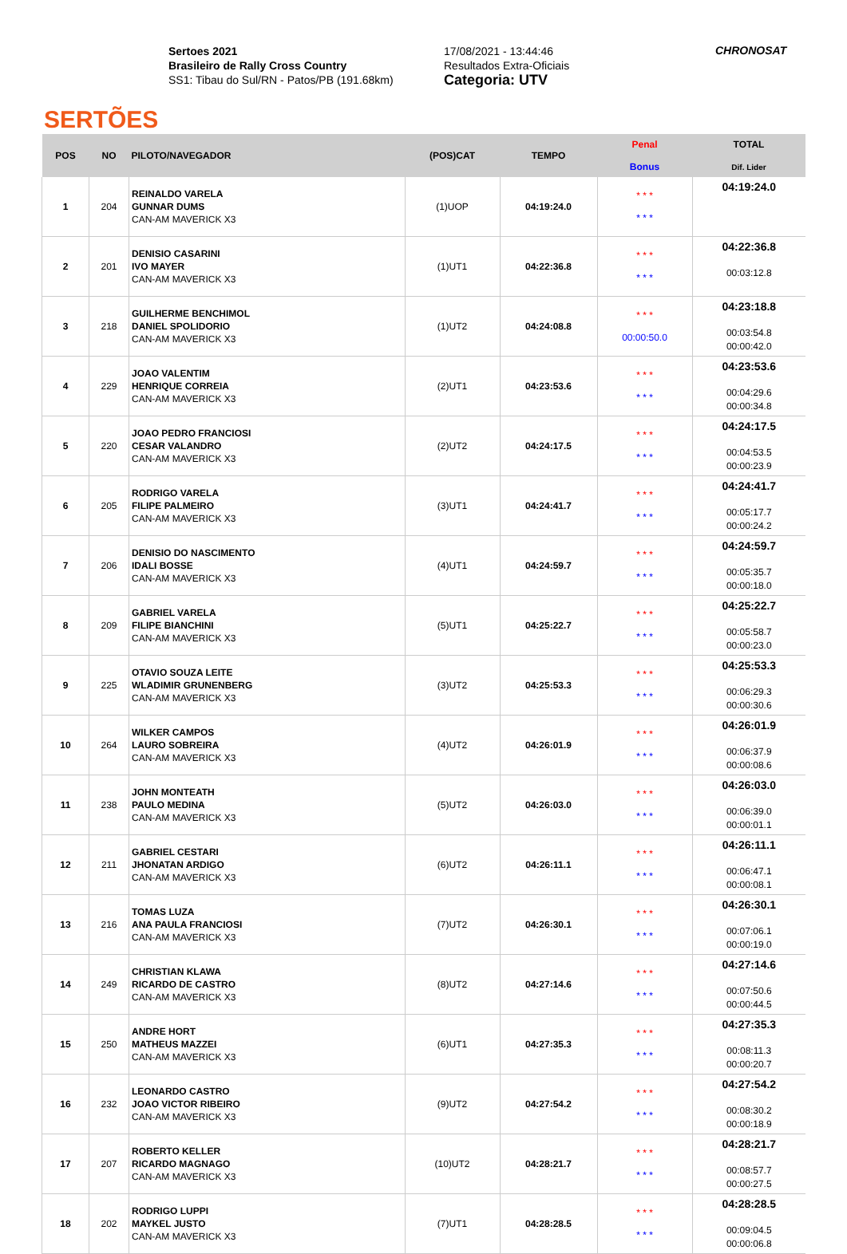SERTÕES
Sertoes 2021
Brasileiro de Rally Cross Country
SS1: Tibau do Sul/RN - Patos/PB (191.68km)
17/08/2021 - 13:44:46
Resultados Extra-Oficiais
Categoria: UTV
CHRONOSAT
| POS | NO | PILOTO/NAVEGADOR | (POS)CAT | TEMPO | Penal Bonus | TOTAL Dif. Lider |
| --- | --- | --- | --- | --- | --- | --- |
| 1 | 204 | REINALDO VARELA GUNNAR DUMS CAN-AM MAVERICK X3 | (1)UOP | 04:19:24.0 | * * * * * * | 04:19:24.0 |
| 2 | 201 | DENISIO CASARINI IVO MAYER CAN-AM MAVERICK X3 | (1)UT1 | 04:22:36.8 | * * * * * * | 04:22:36.8 00:03:12.8 |
| 3 | 218 | GUILHERME BENCHIMOL DANIEL SPOLIDORIO CAN-AM MAVERICK X3 | (1)UT2 | 04:24:08.8 | * * * 00:00:50.0 | 04:23:18.8 00:03:54.8 00:00:42.0 |
| 4 | 229 | JOAO VALENTIM HENRIQUE CORREIA CAN-AM MAVERICK X3 | (2)UT1 | 04:23:53.6 | * * * * * * | 04:23:53.6 00:04:29.6 00:00:34.8 |
| 5 | 220 | JOAO PEDRO FRANCIOSI CESAR VALANDRO CAN-AM MAVERICK X3 | (2)UT2 | 04:24:17.5 | * * * * * * | 04:24:17.5 00:04:53.5 00:00:23.9 |
| 6 | 205 | RODRIGO VARELA FILIPE PALMEIRO CAN-AM MAVERICK X3 | (3)UT1 | 04:24:41.7 | * * * * * * | 04:24:41.7 00:05:17.7 00:00:24.2 |
| 7 | 206 | DENISIO DO NASCIMENTO IDALI BOSSE CAN-AM MAVERICK X3 | (4)UT1 | 04:24:59.7 | * * * * * * | 04:24:59.7 00:05:35.7 00:00:18.0 |
| 8 | 209 | GABRIEL VARELA FILIPE BIANCHINI CAN-AM MAVERICK X3 | (5)UT1 | 04:25:22.7 | * * * * * * | 04:25:22.7 00:05:58.7 00:00:23.0 |
| 9 | 225 | OTAVIO SOUZA LEITE WLADIMIR GRUNENBERG CAN-AM MAVERICK X3 | (3)UT2 | 04:25:53.3 | * * * * * * | 04:25:53.3 00:06:29.3 00:00:30.6 |
| 10 | 264 | WILKER CAMPOS LAURO SOBREIRA CAN-AM MAVERICK X3 | (4)UT2 | 04:26:01.9 | * * * * * * | 04:26:01.9 00:06:37.9 00:00:08.6 |
| 11 | 238 | JOHN MONTEATH PAULO MEDINA CAN-AM MAVERICK X3 | (5)UT2 | 04:26:03.0 | * * * * * * | 04:26:03.0 00:06:39.0 00:00:01.1 |
| 12 | 211 | GABRIEL CESTARI JHONATAN ARDIGO CAN-AM MAVERICK X3 | (6)UT2 | 04:26:11.1 | * * * * * * | 04:26:11.1 00:06:47.1 00:00:08.1 |
| 13 | 216 | TOMAS LUZA ANA PAULA FRANCIOSI CAN-AM MAVERICK X3 | (7)UT2 | 04:26:30.1 | * * * * * * | 04:26:30.1 00:07:06.1 00:00:19.0 |
| 14 | 249 | CHRISTIAN KLAWA RICARDO DE CASTRO CAN-AM MAVERICK X3 | (8)UT2 | 04:27:14.6 | * * * * * * | 04:27:14.6 00:07:50.6 00:00:44.5 |
| 15 | 250 | ANDRE HORT MATHEUS MAZZEI CAN-AM MAVERICK X3 | (6)UT1 | 04:27:35.3 | * * * * * * | 04:27:35.3 00:08:11.3 00:00:20.7 |
| 16 | 232 | LEONARDO CASTRO JOAO VICTOR RIBEIRO CAN-AM MAVERICK X3 | (9)UT2 | 04:27:54.2 | * * * * * * | 04:27:54.2 00:08:30.2 00:00:18.9 |
| 17 | 207 | ROBERTO KELLER RICARDO MAGNAGO CAN-AM MAVERICK X3 | (10)UT2 | 04:28:21.7 | * * * * * * | 04:28:21.7 00:08:57.7 00:00:27.5 |
| 18 | 202 | RODRIGO LUPPI MAYKEL JUSTO CAN-AM MAVERICK X3 | (7)UT1 | 04:28:28.5 | * * * * * * | 04:28:28.5 00:09:04.5 00:00:06.8 |